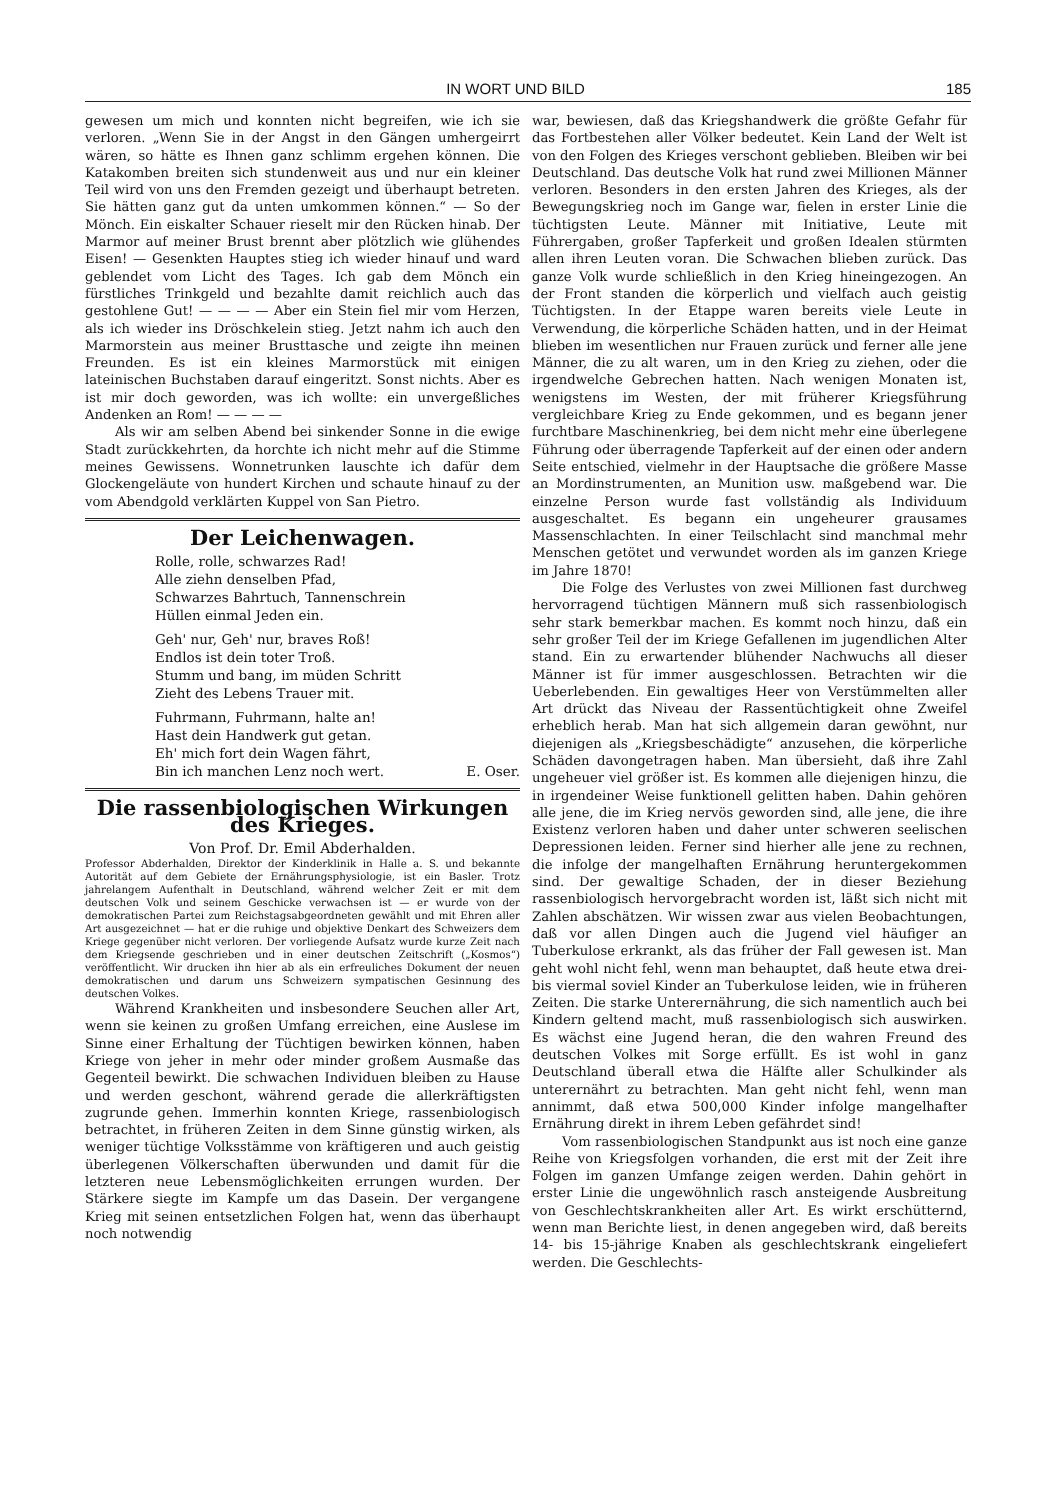IN WORT UND BILD 185
gewesen um mich und konnten nicht begreifen, wie ich sie verloren. „Wenn Sie in der Angst in den Gängen umhergeirrt wären, so hätte es Ihnen ganz schlimm ergehen können. Die Katakomben breiten sich stundenweit aus und nur ein kleiner Teil wird von uns den Fremden gezeigt und überhaupt betreten. Sie hätten ganz gut da unten umkommen können.“ — So der Mönch. Ein eiskalter Schauer rieselt mir den Rücken hinab. Der Marmor auf meiner Brust brennt aber plötzlich wie glühendes Eisen! — Gesenkten Hauptes stieg ich wieder hinauf und ward geblendet vom Licht des Tages. Ich gab dem Mönch ein fürstliches Trinkgeld und bezahlte damit reichlich auch das gestohlene Gut! — — — — Aber ein Stein fiel mir vom Herzen, als ich wieder ins Dröschkelein stieg. Jetzt nahm ich auch den Marmorstein aus meiner Brusttasche und zeigte ihn meinen Freunden. Es ist ein kleines Marmorstück mit einigen lateinischen Buchstaben darauf eingeritzt. Sonst nichts. Aber es ist mir doch geworden, was ich wollte: ein unvergeßliches Andenken an Rom! — — — —
Als wir am selben Abend bei sinkender Sonne in die ewige Stadt zurückkehrten, da horchte ich nicht mehr auf die Stimme meines Gewissens. Wonnetrunken lauschte ich dafür dem Glockengeläute von hundert Kirchen und schaute hinauf zu der vom Abendgold verklärten Kuppel von San Pietro.
Der Leichenwagen.
Rolle, rolle, schwarzes Rad!
Alle ziehn denselben Pfad,
Schwarzes Bahrtuch, Tannenschrein
Hüllen einmal Jeden ein.
Geh' nur, Geh' nur, braves Roß!
Endlos ist dein toter Troß.
Stumm und bang, im müden Schritt
Zieht des Lebens Trauer mit.
Fuhrmann, Fuhrmann, halte an!
Hast dein Handwerk gut getan.
Eh' mich fort dein Wagen fährt,
Bin ich manchen Lenz noch wert. E. Oser.
Die rassenbiologischen Wirkungen des Krieges.
Von Prof. Dr. Emil Abderhalden.
Professor Abderhalden, Direktor der Kinderklinik in Halle a. S. und bekannte Autorität auf dem Gebiete der Ernährungsphysiologie, ist ein Basler. Trotz jahrelangem Aufenthalt in Deutschland, während welcher Zeit er mit dem deutschen Volk und seinem Geschicke verwachsen ist — er wurde von der demokratischen Partei zum Reichstagsabgeordneten gewählt und mit Ehren aller Art ausgezeichnet — hat er die ruhige und objektive Denkart des Schweizers dem Kriege gegenüber nicht verloren. Der vorliegende Aufsatz wurde kurze Zeit nach dem Kriegsende geschrieben und in einer deutschen Zeitschrift („Kosmos“) veröffentlicht. Wir drucken ihn hier ab als ein erfreuliches Dokument der neuen demokratischen und darum uns Schweizern sympatischen Gesinnung des deutschen Volkes.
Während Krankheiten und insbesondere Seuchen aller Art, wenn sie keinen zu großen Umfang erreichen, eine Auslese im Sinne einer Erhaltung der Tüchtigen bewirken können, haben Kriege von jeher in mehr oder minder großem Ausmaße das Gegenteil bewirkt. Die schwachen Individuen bleiben zu Hause und werden geschont, während gerade die allerkräftigsten zugrunde gehen. Immerhin konnten Kriege, rassenbiologisch betrachtet, in früheren Zeiten in dem Sinne günstig wirken, als weniger tüchtige Volksstämme von kräftigeren und auch geistig überlegenen Völkerschaften überwunden und damit für die letzteren neue Lebensmöglichkeiten errungen wurden. Der Stärkere siegte im Kampfe um das Dasein. Der vergangene Krieg mit seinen entsetzlichen Folgen hat, wenn das überhaupt noch notwendig
war, bewiesen, daß das Kriegshandwerk die größte Gefahr für das Fortbestehen aller Völker bedeutet. Kein Land der Welt ist von den Folgen des Krieges verschont geblieben. Bleiben wir bei Deutschland. Das deutsche Volk hat rund zwei Millionen Männer verloren. Besonders in den ersten Jahren des Krieges, als der Bewegungskrieg noch im Gange war, fielen in erster Linie die tüchtigsten Leute. Männer mit Initiative, Leute mit Führergaben, großer Tapferkeit und großen Idealen stürmten allen ihren Leuten voran. Die Schwachen blieben zurück. Das ganze Volk wurde schließlich in den Krieg hineingezogen. An der Front standen die körperlich und vielfach auch geistig Tüchtigsten. In der Etappe waren bereits viele Leute in Verwendung, die körperliche Schäden hatten, und in der Heimat blieben im wesentlichen nur Frauen zurück und ferner alle jene Männer, die zu alt waren, um in den Krieg zu ziehen, oder die irgendwelche Gebrechen hatten. Nach wenigen Monaten ist, wenigstens im Westen, der mit früherer Kriegsführung vergleichbare Krieg zu Ende gekommen, und es begann jener furchtbare Maschinenkrieg, bei dem nicht mehr eine überlegene Führung oder überragende Tapferkeit auf der einen oder andern Seite entschied, vielmehr in der Hauptsache die größere Masse an Mordinstrumenten, an Munition usw. maßgebend war. Die einzelne Person wurde fast vollständig als Individuum ausgeschaltet. Es begann ein ungeheurer grausames Massenschlachten. In einer Teilschlacht sind manchmal mehr Menschen getötet und verwundet worden als im ganzen Kriege im Jahre 1870!
Die Folge des Verlustes von zwei Millionen fast durchweg hervorragend tüchtigen Männern muß sich rassenbiologisch sehr stark bemerkbar machen. Es kommt noch hinzu, daß ein sehr großer Teil der im Kriege Gefallenen im jugendlichen Alter stand. Ein zu erwartender blühender Nachwuchs all dieser Männer ist für immer ausgeschlossen. Betrachten wir die Ueberlebenden. Ein gewaltiges Heer von Verstümmelten aller Art drückt das Niveau der Rassentüchtigkeit ohne Zweifel erheblich herab. Man hat sich allgemein daran gewöhnt, nur diejenigen als „Kriegsbeschädigte“ anzusehen, die körperliche Schäden davongetragen haben. Man übersieht, daß ihre Zahl ungeheuer viel größer ist. Es kommen alle diejenigen hinzu, die in irgendeiner Weise funktionell gelitten haben. Dahin gehören alle jene, die im Krieg nervös geworden sind, alle jene, die ihre Existenz verloren haben und daher unter schweren seelischen Depressionen leiden. Ferner sind hierher alle jene zu rechnen, die infolge der mangelhaften Ernährung heruntergekommen sind. Der gewaltige Schaden, der in dieser Beziehung rassenbiologisch hervorgebracht worden ist, läßt sich nicht mit Zahlen abschätzen. Wir wissen zwar aus vielen Beobachtungen, daß vor allen Dingen auch die Jugend viel häufiger an Tuberkulose erkrankt, als das früher der Fall gewesen ist. Man geht wohl nicht fehl, wenn man behauptet, daß heute etwa drei- bis viermal soviel Kinder an Tuberkulose leiden, wie in früheren Zeiten. Die starke Unterernährung, die sich namentlich auch bei Kindern geltend macht, muß rassenbiologisch sich auswirken. Es wächst eine Jugend heran, die den wahren Freund des deutschen Volkes mit Sorge erfüllt. Es ist wohl in ganz Deutschland überall etwa die Hälfte aller Schulkinder als unterernährt zu betrachten. Man geht nicht fehl, wenn man annimmt, daß etwa 500,000 Kinder infolge mangelhafter Ernährung direkt in ihrem Leben gefährdet sind!
Vom rassenbiologischen Standpunkt aus ist noch eine ganze Reihe von Kriegsfolgen vorhanden, die erst mit der Zeit ihre Folgen im ganzen Umfange zeigen werden. Dahin gehört in erster Linie die ungewöhnlich rasch ansteigende Ausbreitung von Geschlechtskrankheiten aller Art. Es wirkt erschütternd, wenn man Berichte liest, in denen angegeben wird, daß bereits 14- bis 15-jährige Knaben als geschlechtskrank eingeliefert werden. Die Geschlechts-